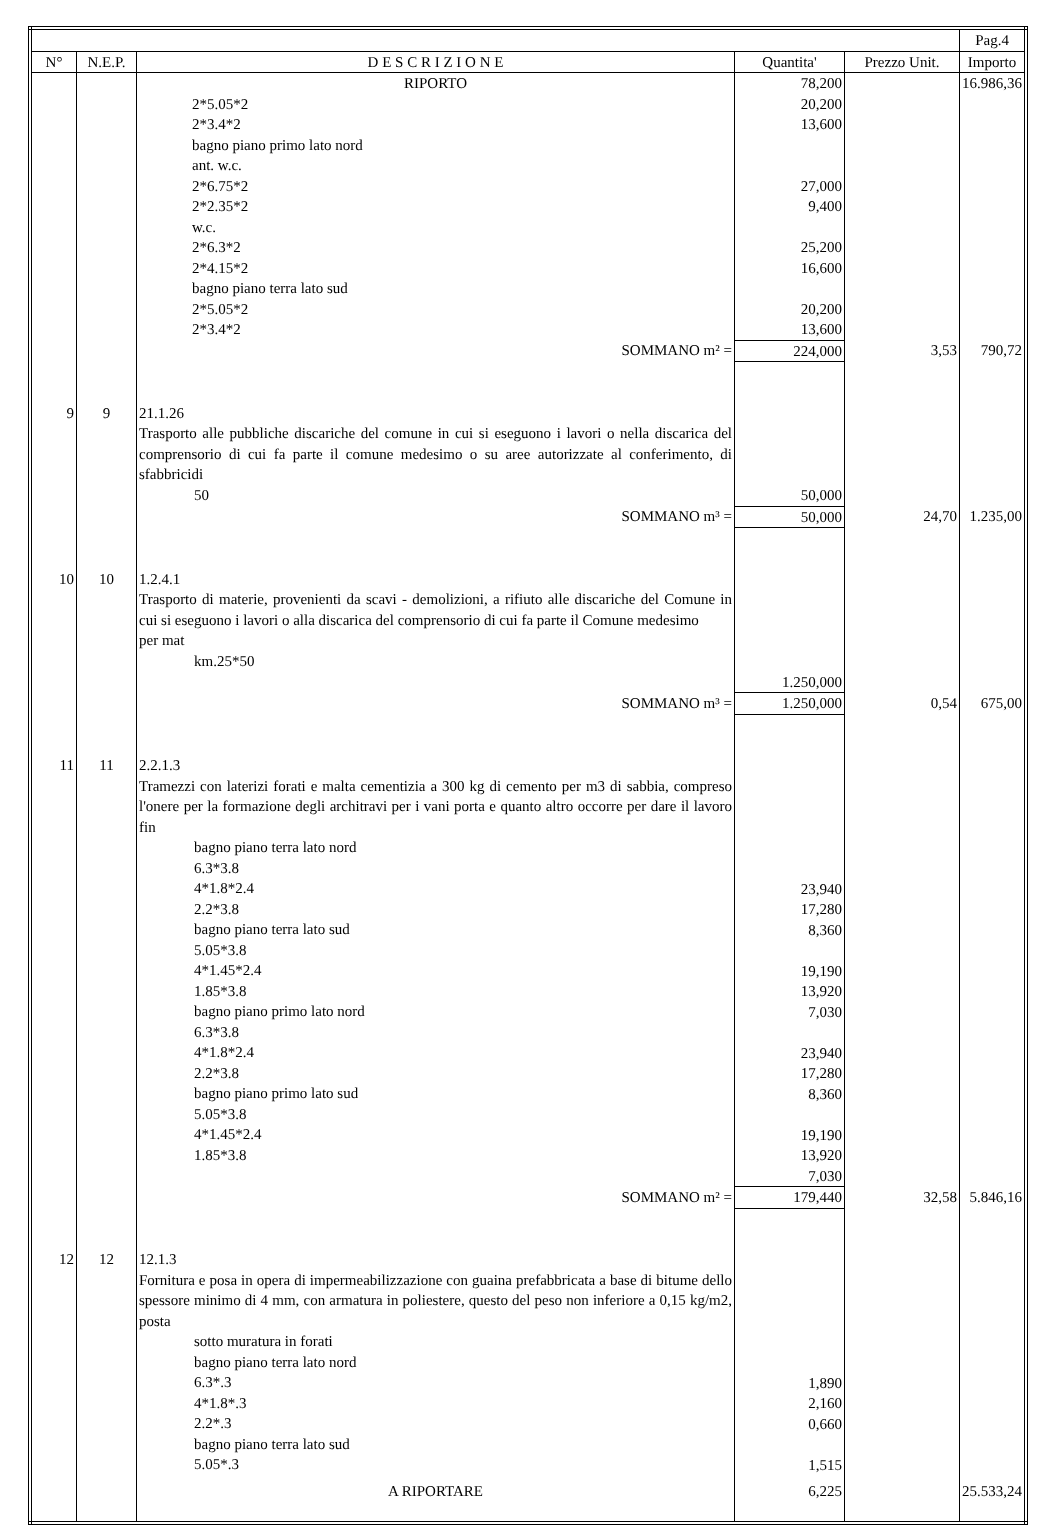| | | | | | Pag.4 |
| --- | --- | --- | --- | --- | --- |
| N° | N.E.P. | D E S C R I Z I O N E | Quantita' | Prezzo Unit. | Importo |
| | | RIPORTO | 78,200 | | 16.986,36 |
| | | 2*5.05*2 2*3.4*2 bagno piano primo lato nord ant. w.c. 2*6.75*2 2*2.35*2 w.c. 2*6.3*2 2*4.15*2 bagno piano terra lato sud 2*5.05*2 2*3.4*2 | 20,200 13,600 27,000 9,400 25,200 16,600 20,200 13,600 | | |
| | | SOMMANO m² = | 224,000 | 3,53 | 790,72 |
| 9 | 9 | 21.1.26 Trasporto alle pubbliche discariche del comune in cui si eseguono i lavori o nella discarica del comprensorio di cui fa parte il comune medesimo o su aree autorizzate al conferimento, di sfabbricidi 50 | 50,000 | | |
| | | SOMMANO m³ = | 50,000 | 24,70 | 1.235,00 |
| 10 | 10 | 1.2.4.1 Trasporto di materie, provenienti da scavi - demolizioni, a rifiuto alle discariche del Comune in cui si eseguono i lavori o alla discarica del comprensorio di cui fa parte il Comune medesimo per mat km.25*50 | 1.250,000 | | |
| | | SOMMANO m³ = | 1.250,000 | 0,54 | 675,00 |
| 11 | 11 | 2.2.1.3 Tramezzi con laterizi forati e malta cementizia a 300 kg di cemento per m3 di sabbia, compreso l'onere per la formazione degli architravi per i vani porta e quanto altro occorre per dare il lavoro fin bagno piano terra lato nord 6.3*3.8 4*1.8*2.4 2.2*3.8 bagno piano terra lato sud 5.05*3.8 4*1.45*2.4 1.85*3.8 bagno piano primo lato nord 6.3*3.8 4*1.8*2.4 2.2*3.8 bagno piano primo lato sud 5.05*3.8 4*1.45*2.4 1.85*3.8 | 23,940 17,280 8,360 19,190 13,920 7,030 23,940 17,280 8,360 19,190 13,920 7,030 | | |
| | | SOMMANO m² = | 179,440 | 32,58 | 5.846,16 |
| 12 | 12 | 12.1.3 Fornitura e posa in opera di impermeabilizzazione con guaina prefabbricata a base di bitume dello spessore minimo di 4 mm, con armatura in poliestere, questo del peso non inferiore a 0,15 kg/m2, posta sotto muratura in forati bagno piano terra lato nord 6.3*.3 4*1.8*.3 2.2*.3 bagno piano terra lato sud 5.05*.3 | 1,890 2,160 0,660 1,515 | | |
| | | A RIPORTARE | 6,225 | | 25.533,24 |